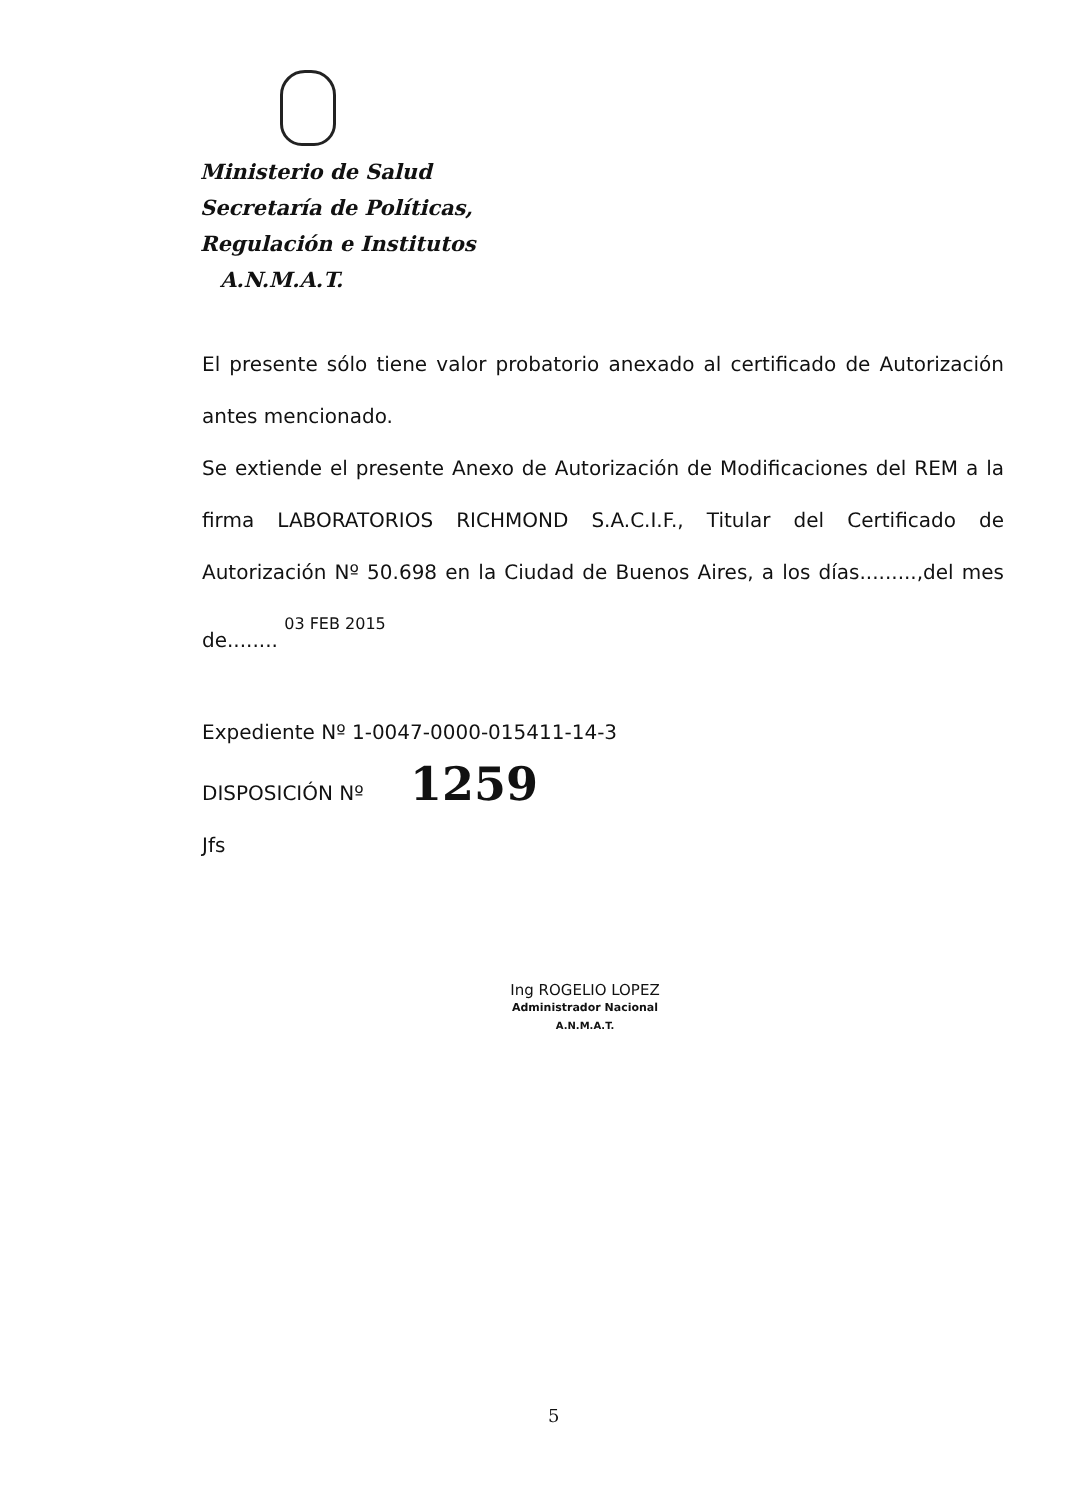Ministerio de Salud
Secretaría de Políticas,
Regulación e Institutos
A.N.M.A.T.
El presente sólo tiene valor probatorio anexado al certificado de Autorización antes mencionado.
Se extiende el presente Anexo de Autorización de Modificaciones del REM a la firma LABORATORIOS RICHMOND S.A.C.I.F., Titular del Certificado de Autorización Nº 50.698 en la Ciudad de Buenos Aires, a los días.........,del mes de........ 03 FEB 2015
Expediente Nº 1-0047-0000-015411-14-3
DISPOSICIÓN Nº 1259
Jfs
Ing ROGELIO LOPEZ
Administrador Nacional
A.N.M.A.T.
5